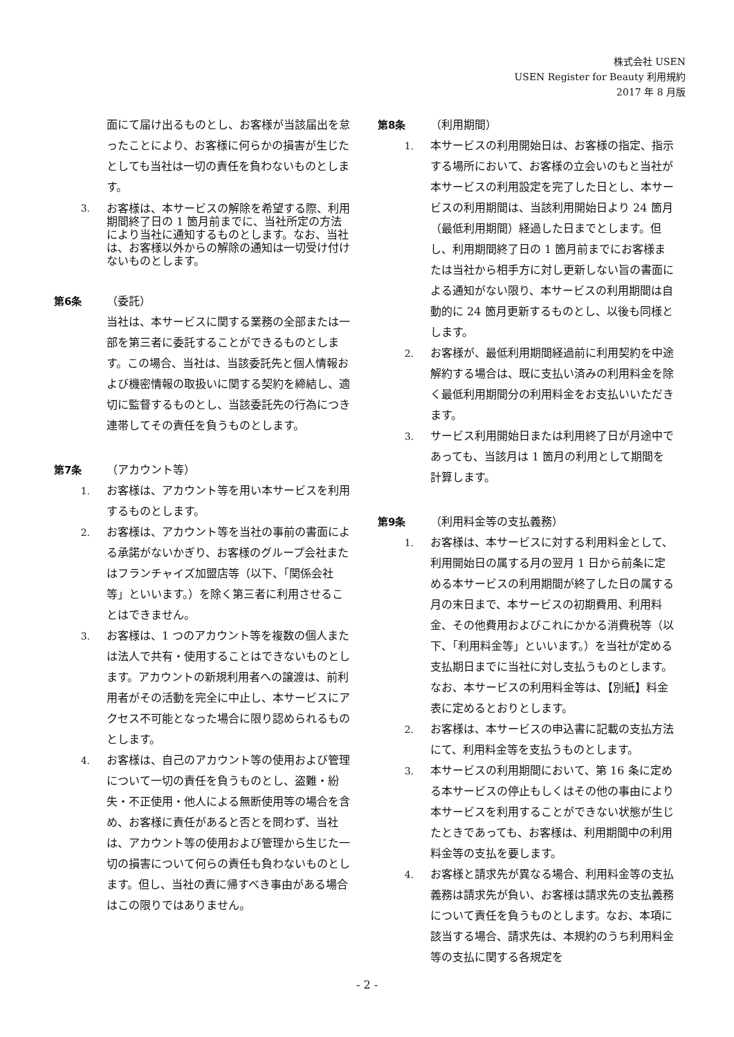株式会社 USEN
USEN Register for Beauty 利用規約
2017 年 8 月版
面にて届け出るものとし、お客様が当該届出を怠ったことにより、お客様に何らかの損害が生じたとしても当社は一切の責任を負わないものとします。
3. お客様は、本サービスの解除を希望する際、利用期間終了日の 1 箇月前までに、当社所定の方法により当社に通知するものとします。なお、当社は、お客様以外からの解除の通知は一切受け付けないものとします。
第6条 （委託）
当社は、本サービスに関する業務の全部または一部を第三者に委託することができるものとします。この場合、当社は、当該委託先と個人情報および機密情報の取扱いに関する契約を締結し、適切に監督するものとし、当該委託先の行為につき連帯してその責任を負うものとします。
第7条 （アカウント等）
1. お客様は、アカウント等を用い本サービスを利用するものとします。
2. お客様は、アカウント等を当社の事前の書面による承諾がないかぎり、お客様のグループ会社またはフランチャイズ加盟店等（以下、「関係会社等」といいます。）を除く第三者に利用させることはできません。
3. お客様は、1 つのアカウント等を複数の個人または法人で共有・使用することはできないものとします。アカウントの新規利用者への譲渡は、前利用者がその活動を完全に中止し、本サービスにアクセス不可能となった場合に限り認められるものとします。
4. お客様は、自己のアカウント等の使用および管理について一切の責任を負うものとし、盗難・紛失・不正使用・他人による無断使用等の場合を含め、お客様に責任があると否とを問わず、当社は、アカウント等の使用および管理から生じた一切の損害について何らの責任も負わないものとします。但し、当社の責に帰すべき事由がある場合はこの限りではありません。
第8条 （利用期間）
1. 本サービスの利用開始日は、お客様の指定、指示する場所において、お客様の立会いのもと当社が本サービスの利用設定を完了した日とし、本サービスの利用期間は、当該利用開始日より 24 箇月（最低利用期間）経過した日までとします。但し、利用期間終了日の 1 箇月前までにお客様または当社から相手方に対し更新しない旨の書面による通知がない限り、本サービスの利用期間は自動的に 24 箇月更新するものとし、以後も同様とします。
2. お客様が、最低利用期間経過前に利用契約を中途解約する場合は、既に支払い済みの利用料金を除く最低利用期間分の利用料金をお支払いいただきます。
3. サービス利用開始日または利用終了日が月途中であっても、当該月は 1 箇月の利用として期間を計算します。
第9条 （利用料金等の支払義務）
1. お客様は、本サービスに対する利用料金として、利用開始日の属する月の翌月 1 日から前条に定める本サービスの利用期間が終了した日の属する月の末日まで、本サービスの初期費用、利用料金、その他費用およびこれにかかる消費税等（以下、「利用料金等」といいます。）を当社が定める支払期日までに当社に対し支払うものとします。なお、本サービスの利用料金等は、【別紙】料金表に定めるとおりとします。
2. お客様は、本サービスの申込書に記載の支払方法にて、利用料金等を支払うものとします。
3. 本サービスの利用期間において、第 16 条に定める本サービスの停止もしくはその他の事由により本サービスを利用することができない状態が生じたときであっても、お客様は、利用期間中の利用料金等の支払を要します。
4. お客様と請求先が異なる場合、利用料金等の支払義務は請求先が負い、お客様は請求先の支払義務について責任を負うものとします。なお、本項に該当する場合、請求先は、本規約のうち利用料金等の支払に関する各規定を
- 2 -